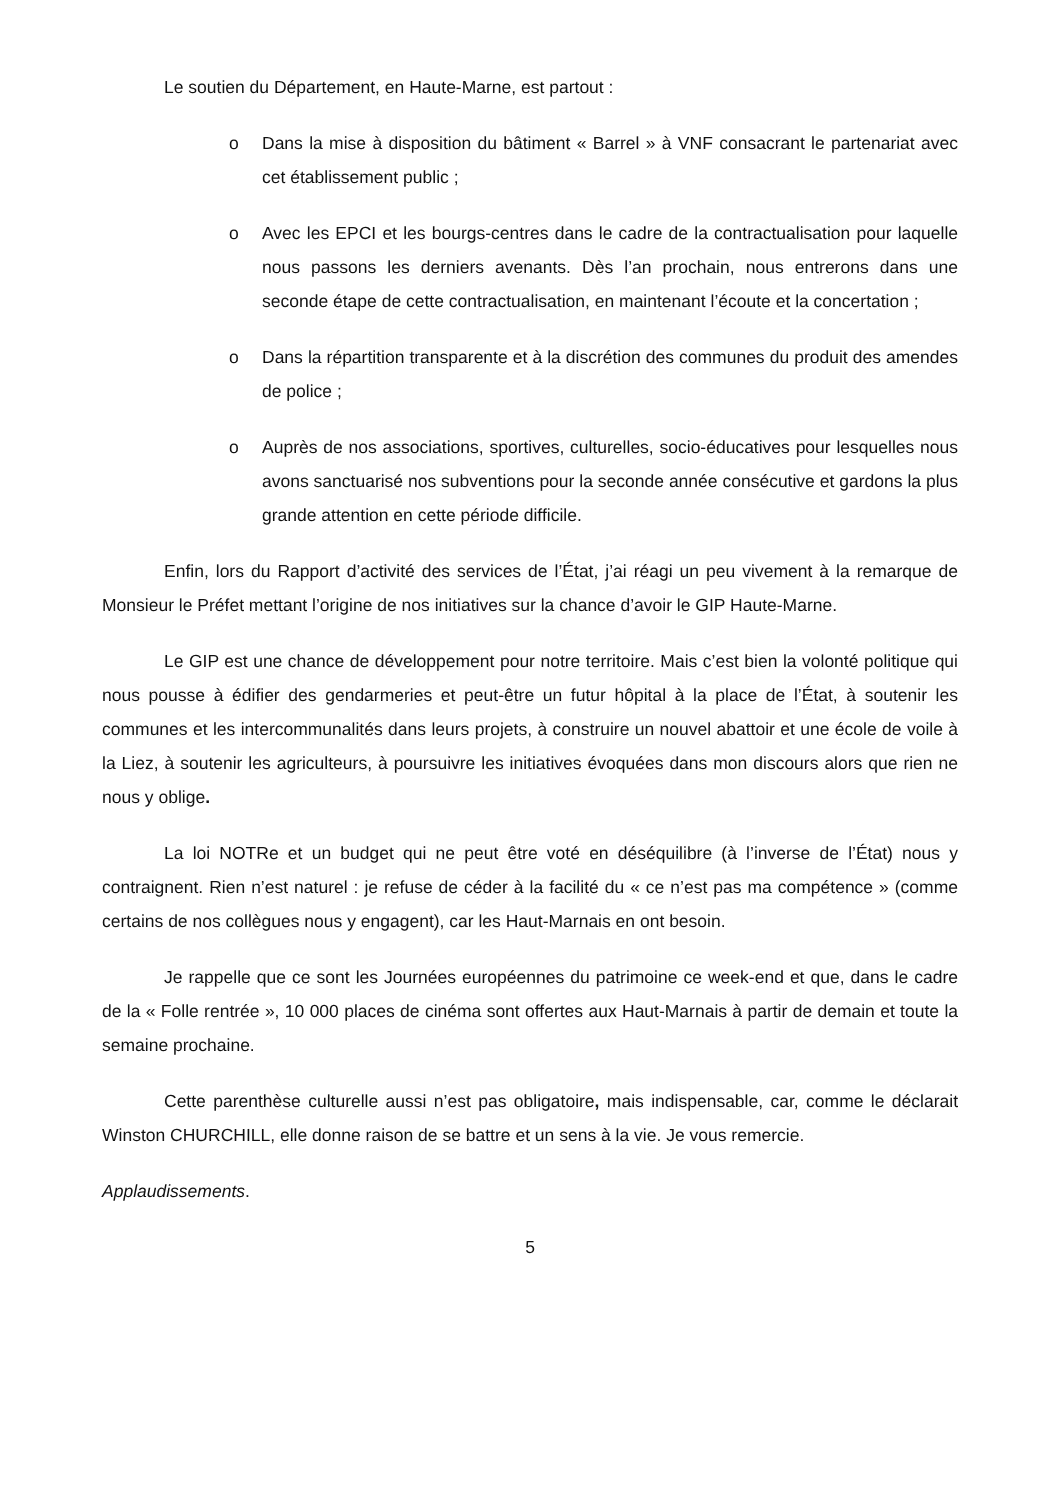Le soutien du Département, en Haute-Marne, est partout :
o Dans la mise à disposition du bâtiment « Barrel » à VNF consacrant le partenariat avec cet établissement public ;
o Avec les EPCI et les bourgs-centres dans le cadre de la contractualisation pour laquelle nous passons les derniers avenants. Dès l’an prochain, nous entrerons dans une seconde étape de cette contractualisation, en maintenant l’écoute et la concertation ;
o Dans la répartition transparente et à la discrétion des communes du produit des amendes de police ;
o Auprès de nos associations, sportives, culturelles, socio-éducatives pour lesquelles nous avons sanctuarisé nos subventions pour la seconde année consécutive et gardons la plus grande attention en cette période difficile.
Enfin, lors du Rapport d’activité des services de l’État, j’ai réagi un peu vivement à la remarque de Monsieur le Préfet mettant l’origine de nos initiatives sur la chance d’avoir le GIP Haute-Marne.
Le GIP est une chance de développement pour notre territoire. Mais c’est bien la volonté politique qui nous pousse à édifier des gendarmeries et peut-être un futur hôpital à la place de l’État, à soutenir les communes et les intercommunalités dans leurs projets, à construire un nouvel abattoir et une école de voile à la Liez, à soutenir les agriculteurs, à poursuivre les initiatives évoquées dans mon discours alors que rien ne nous y oblige.
La loi NOTRe et un budget qui ne peut être voté en déséquilibre (à l’inverse de l’État) nous y contraignent. Rien n’est naturel : je refuse de céder à la facilité du « ce n’est pas ma compétence » (comme certains de nos collègues nous y engagent), car les Haut-Marnais en ont besoin.
Je rappelle que ce sont les Journées européennes du patrimoine ce week-end et que, dans le cadre de la « Folle rentrée », 10 000 places de cinéma sont offertes aux Haut-Marnais à partir de demain et toute la semaine prochaine.
Cette parenthèse culturelle aussi n’est pas obligatoire, mais indispensable, car, comme le déclarait Winston CHURCHILL, elle donne raison de se battre et un sens à la vie. Je vous remercie.
Applaudissements.
5